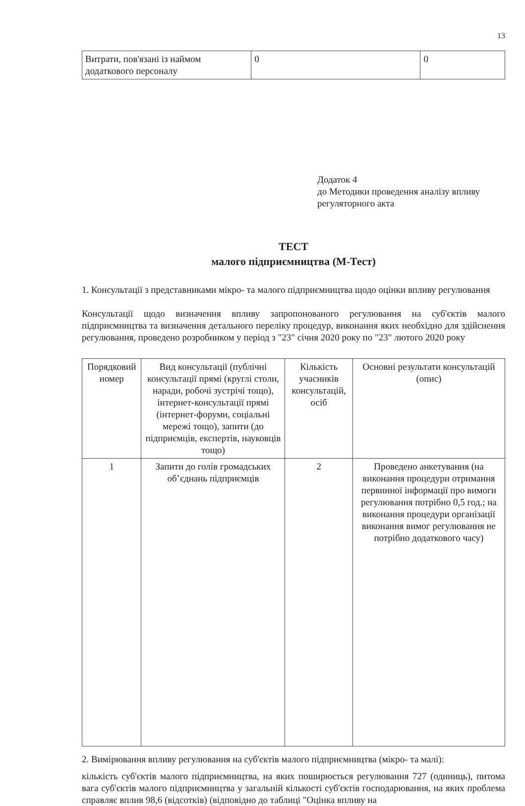13
| Витрати, пов'язані із наймом додаткового персоналу | 0 | 0 |
Додаток 4
до Методики проведення аналізу впливу регуляторного акта
ТЕСТ
малого підприємництва (М-Тест)
1. Консультації з представниками мікро- та малого підприємництва щодо оцінки впливу регулювання
Консультації щодо визначення впливу запропонованого регулювання на суб'єктів малого підприємництва та визначення детального переліку процедур, виконання яких необхідно для здійснення регулювання, проведено розробником у період з "23" січня 2020 року по "23" лютого 2020 року
| Порядковий номер | Вид консультації (публічні консультації прямі (круглі столи, наради, робочі зустрічі тощо), інтернет-консультації прямі (інтернет-форуми, соціальні мережі тощо), запити (до підприємців, експертів, науковців тощо) | Кількість учасників консультацій, осіб | Основні результати консультацій (опис) |
| --- | --- | --- | --- |
| 1 | Запити до голів громадських об’єднань підприємців | 2 | Проведено анкетування (на виконання процедури отримання первинної інформації про вимоги регулювання потрібно 0,5 год.; на виконання процедури організації виконання вимог регулювання не потрібно додаткового часу) |
2. Вимірювання впливу регулювання на суб'єктів малого підприємництва (мікро- та малі):
кількість суб'єктів малого підприємництва, на яких поширюється регулювання 727 (одиниць), питома вага суб'єктів малого підприємництва у загальній кількості суб'єктів господарювання, на яких проблема справляє вплив 98,6 (відсотків) (відповідно до таблиці "Оцінка впливу на